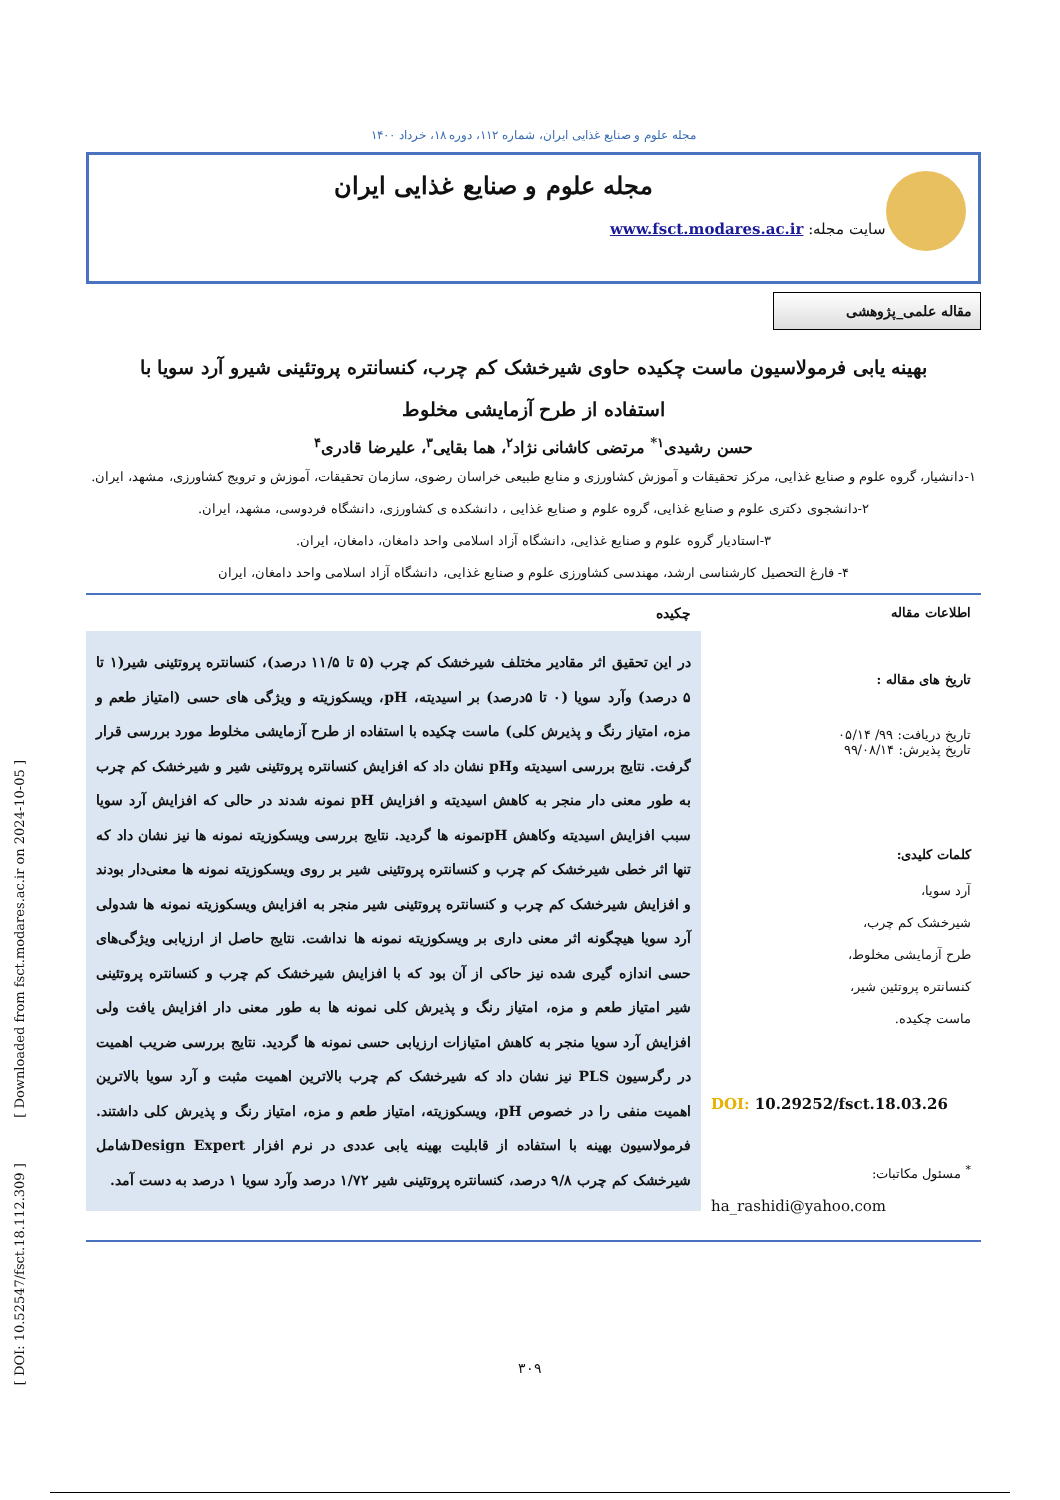[ DOI: 10.52547/fsct.18.112.309 ] [ Downloaded from fsct.modares.ac.ir on 2024-10-05 ]
مجله علوم و صنایع غذایی ایران، شماره ۱۱۲، دوره ۱۸، خرداد ۱۴۰۰
مجله علوم و صنایع غذایی ایران
سایت مجله: www.fsct.modares.ac.ir
مقاله علمی_پژوهشی
بهینه یابی فرمولاسیون ماست چکیده حاوی شیرخشک کم چرب، کنسانتره پروتئینی شیرو آرد سویا با
استفاده از طرح آزمایشی مخلوط
حسن رشیدی<sup>۱*</sup> مرتضی کاشانی نژاد<sup>۲</sup>، هما بقایی<sup>۳</sup>، علیرضا قادری<sup>۴</sup>
۱-دانشیار، گروه علوم و صنایع غذایی، مرکز تحقیقات و آموزش کشاورزی و منابع طبیعی خراسان رضوی، سازمان تحقیقات، آموزش و ترویج کشاورزی، مشهد، ایران.
۲-دانشجوی دکتری علوم و صنایع غذایی، گروه علوم و صنایع غذایی ، دانشکده ی کشاورزی، دانشگاه فردوسی، مشهد، ایران.
۳-استادیار گروه علوم و صنایع غذایی، دانشگاه آزاد اسلامی واحد دامغان، دامغان، ایران.
۴- فارغ التحصیل کارشناسی ارشد، مهندسی کشاورزی علوم و صنایع غذایی، دانشگاه آزاد اسلامی واحد دامغان، ایران
اطلاعات مقاله
تاریخ های مقاله :
تاریخ دریافت: ۹۹/ ۰۵/۱۴
تاریخ پذیرش: ۹۹/۰۸/۱۴
کلمات کلیدی:
آرد سویا،
شیرخشک کم چرب،
طرح آزمایشی مخلوط،
کنسانتره پروتئین شیر،
ماست چکیده.
DOI: 10.29252/fsct.18.03.26
<sup>*</sup> مسئول مکاتبات:
ha_rashidi@yahoo.com
چکیده
در این تحقیق اثر مقادیر مختلف شیرخشک کم چرب (۵ تا ۱۱/۵ درصد)، کنسانتره پروتئینی شیر(۱ تا ۵ درصد) وآرد سویا (۰ تا ۵درصد) بر اسیدیته، pH، ویسکوزیته و ویژگی های حسی (امتیاز طعم و مزه، امتیاز رنگ و پذیرش کلی) ماست چکیده با استفاده از طرح آزمایشی مخلوط مورد بررسی قرار گرفت. نتایج بررسی اسیدیته وpH نشان داد که افزایش کنسانتره پروتئینی شیر و شیرخشک کم چرب به طور معنی دار منجر به کاهش اسیدیته و افزایش pH نمونه شدند در حالی که افزایش آرد سویا سبب افزایش اسیدیته وکاهش pHنمونه ها گردید. نتایج بررسی ویسکوزیته نمونه ها نیز نشان داد که تنها اثر خطی شیرخشک کم چرب و کنسانتره پروتئینی شیر بر روی ویسکوزیته نمونه ها معنی‌دار بودند و افزایش شیرخشک کم چرب و کنسانتره پروتئینی شیر منجر به افزایش ویسکوزیته نمونه ها شدولی آرد سویا هیچگونه اثر معنی داری بر ویسکوزیته نمونه ها نداشت. نتایج حاصل از ارزیابی ویژگی‌های حسی اندازه گیری شده نیز حاکی از آن بود که با افزایش شیرخشک کم چرب و کنسانتره پروتئینی شیر امتیاز طعم و مزه، امتیاز رنگ و پذیرش کلی نمونه ها به طور معنی دار افزایش یافت ولی افزایش آرد سویا منجر به کاهش امتیازات ارزیابی حسی نمونه ها گردید. نتایج بررسی ضریب اهمیت در رگرسیون PLS نیز نشان داد که شیرخشک کم چرب بالاترین اهمیت مثبت و آرد سویا بالاترین اهمیت منفی را در خصوص pH، ویسکوزیته، امتیاز طعم و مزه، امتیاز رنگ و پذیرش کلی داشتند. فرمولاسیون بهینه با استفاده از قابلیت بهینه یابی عددی در نرم افزار Design Expertشامل شیرخشک کم چرب ۹/۸ درصد، کنسانتره پروتئینی شیر ۱/۷۲ درصد وآرد سویا ۱ درصد به دست آمد.
۳۰۹